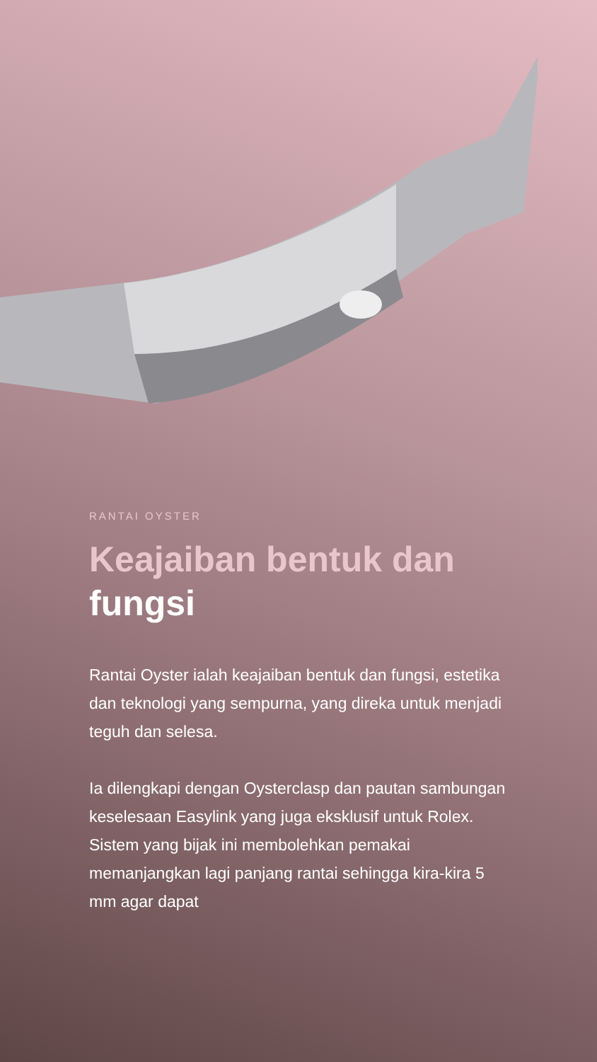RANTAI OYSTER
Keajaiban bentuk dan fungsi
Rantai Oyster ialah keajaiban bentuk dan fungsi, estetika dan teknologi yang sempurna, yang direka untuk menjadi teguh dan selesa.
Ia dilengkapi dengan Oysterclasp dan pautan sambungan keselesaan Easylink yang juga eksklusif untuk Rolex. Sistem yang bijak ini membolehkan pemakai memanjangkan lagi panjang rantai sehingga kira-kira 5 mm agar dapat